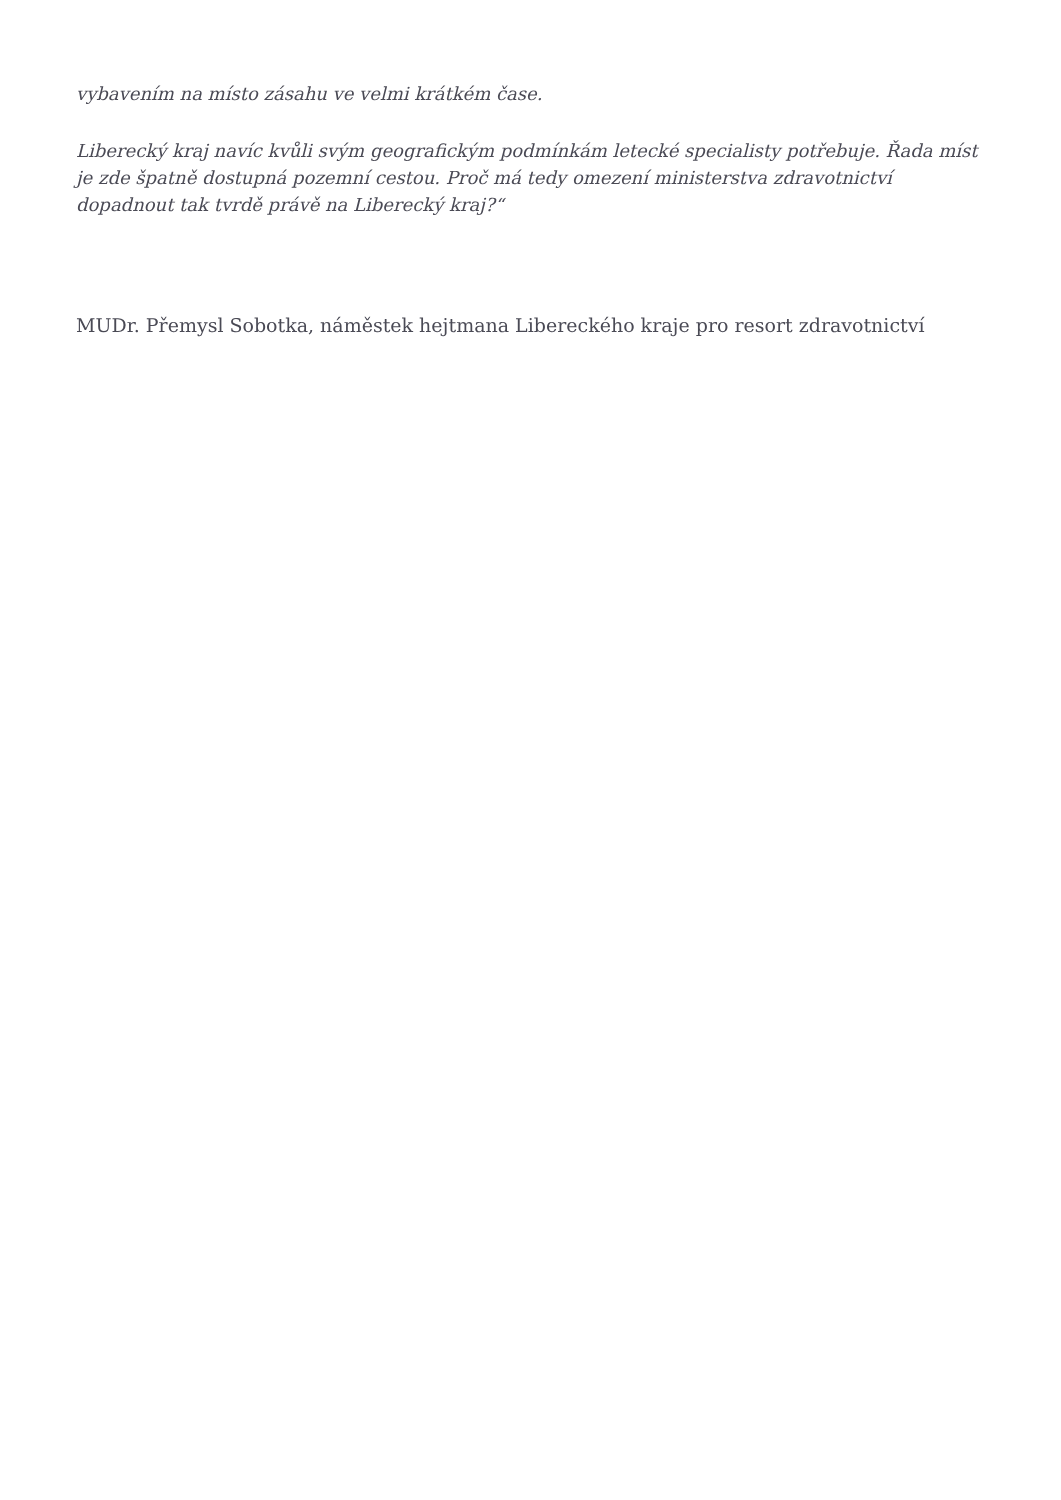vybavením na místo zásahu ve velmi krátkém čase.
Liberecký kraj navíc kvůli svým geografickým podmínkám letecké specialisty potřebuje. Řada míst je zde špatně dostupná pozemní cestou. Proč má tedy omezení ministerstva zdravotnictví dopadnout tak tvrdě právě na Liberecký kraj?“
MUDr. Přemysl Sobotka, náměstek hejtmana Libereckého kraje pro resort zdravotnictví